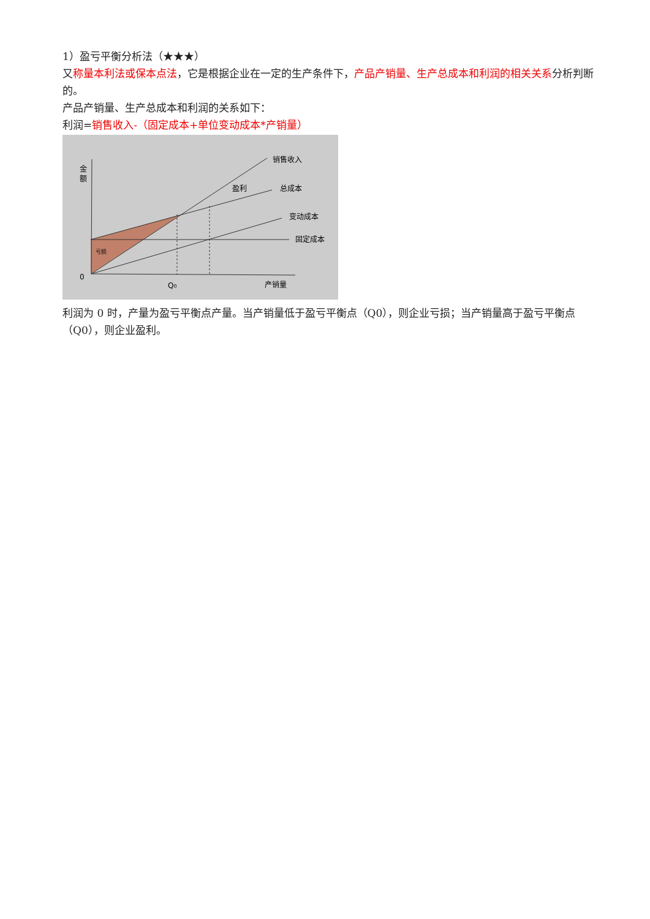1）盈亏平衡分析法（★★★）
又称量本利法或保本点法，它是根据企业在一定的生产条件下，产品产销量、生产总成本和利润的相关关系分析判断的。
产品产销量、生产总成本和利润的关系如下：
利润=销售收入-（固定成本+单位变动成本*产销量）
金
额
销售收入
盈利
总成本
变动成本
固定成本
亏损
0
Q0
产销量
利润为 0 时，产量为盈亏平衡点产量。当产销量低于盈亏平衡点（Q0），则企业亏损；当产销量高于盈亏平衡点（Q0），则企业盈利。